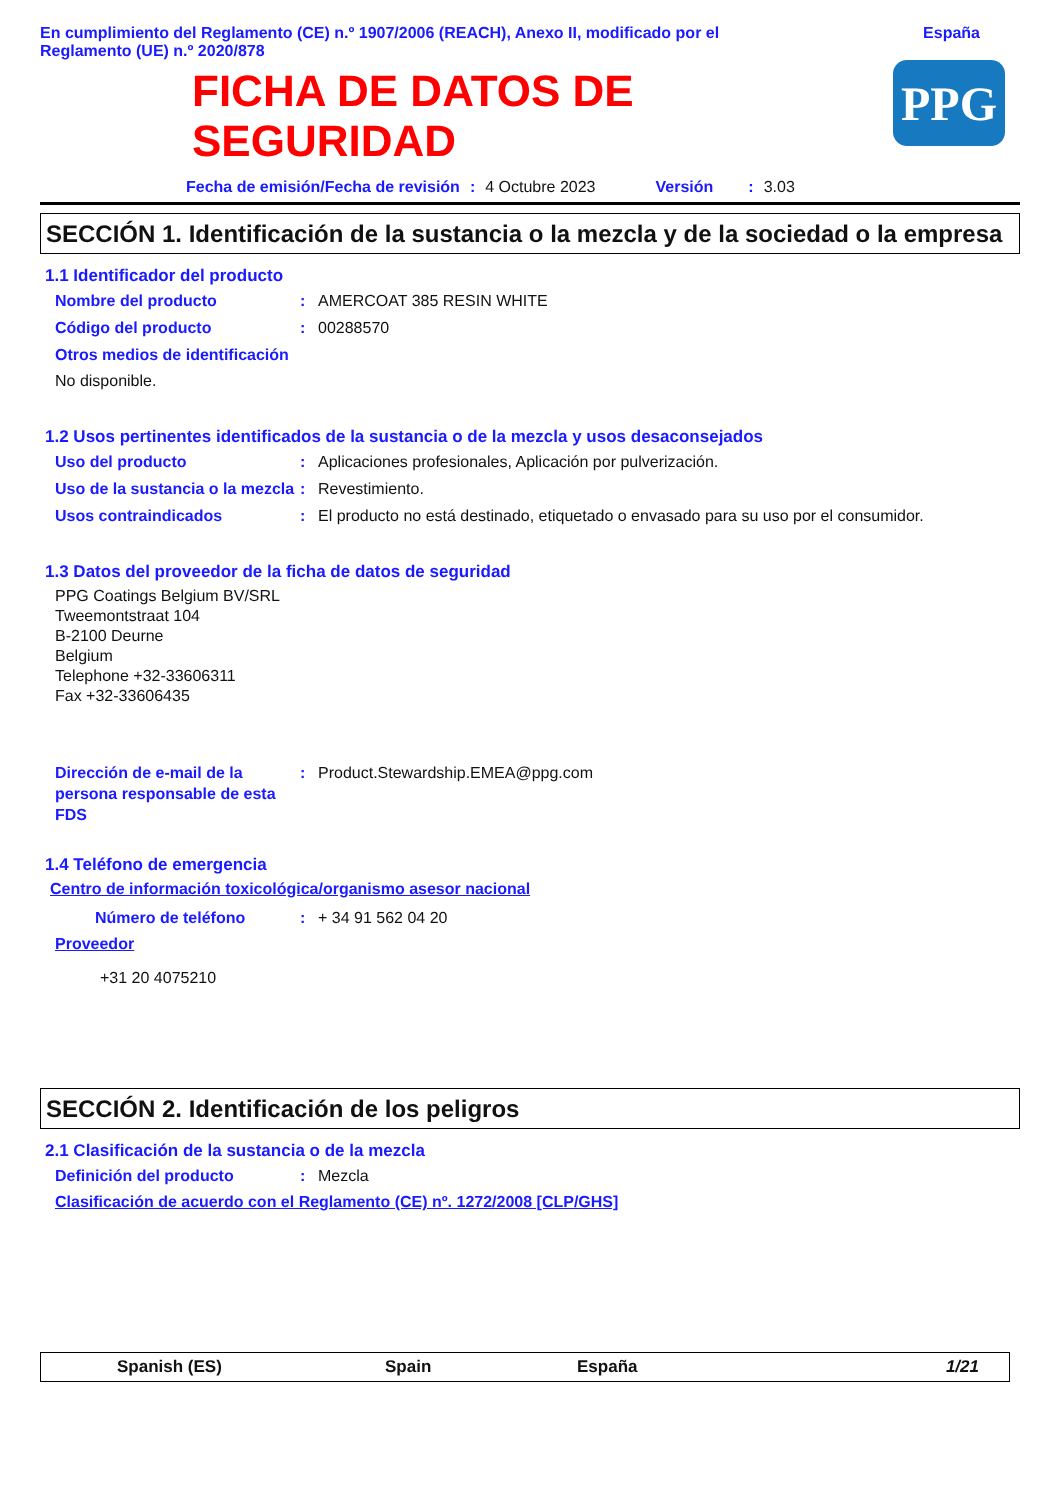En cumplimiento del Reglamento (CE) n.º 1907/2006 (REACH), Anexo II, modificado por el
Reglamento (UE) n.º 2020/878
España
FICHA DE DATOS DE
SEGURIDAD
PPG
Fecha de emisión/Fecha de revisión: 4 Octubre 2023 Versión: 3.03
SECCIÓN 1. Identificación de la sustancia o la mezcla y de la sociedad o la empresa
1.1 Identificador del producto
Nombre del producto: AMERCOAT 385 RESIN WHITE
Código del producto: 00288570
Otros medios de identificación
No disponible.
1.2 Usos pertinentes identificados de la sustancia o de la mezcla y usos desaconsejados
Uso del producto: Aplicaciones profesionales, Aplicación por pulverización.
Uso de la sustancia o la mezcla: Revestimiento.
Usos contraindicados: El producto no está destinado, etiquetado o envasado para su uso por el consumidor.
1.3 Datos del proveedor de la ficha de datos de seguridad
PPG Coatings Belgium BV/SRL
Tweemontstraat 104
B-2100 Deurne
Belgium
Telephone +32-33606311
Fax +32-33606435
Dirección de e-mail de la persona responsable de esta FDS: Product.Stewardship.EMEA@ppg.com
1.4 Teléfono de emergencia
Centro de información toxicológica/organismo asesor nacional
Número de teléfono: + 34 91 562 04 20
Proveedor
+31 20 4075210
SECCIÓN 2. Identificación de los peligros
2.1 Clasificación de la sustancia o de la mezcla
Definición del producto: Mezcla
Clasificación de acuerdo con el Reglamento (CE) nº. 1272/2008 [CLP/GHS]
Spanish (ES) Spain España 1/21